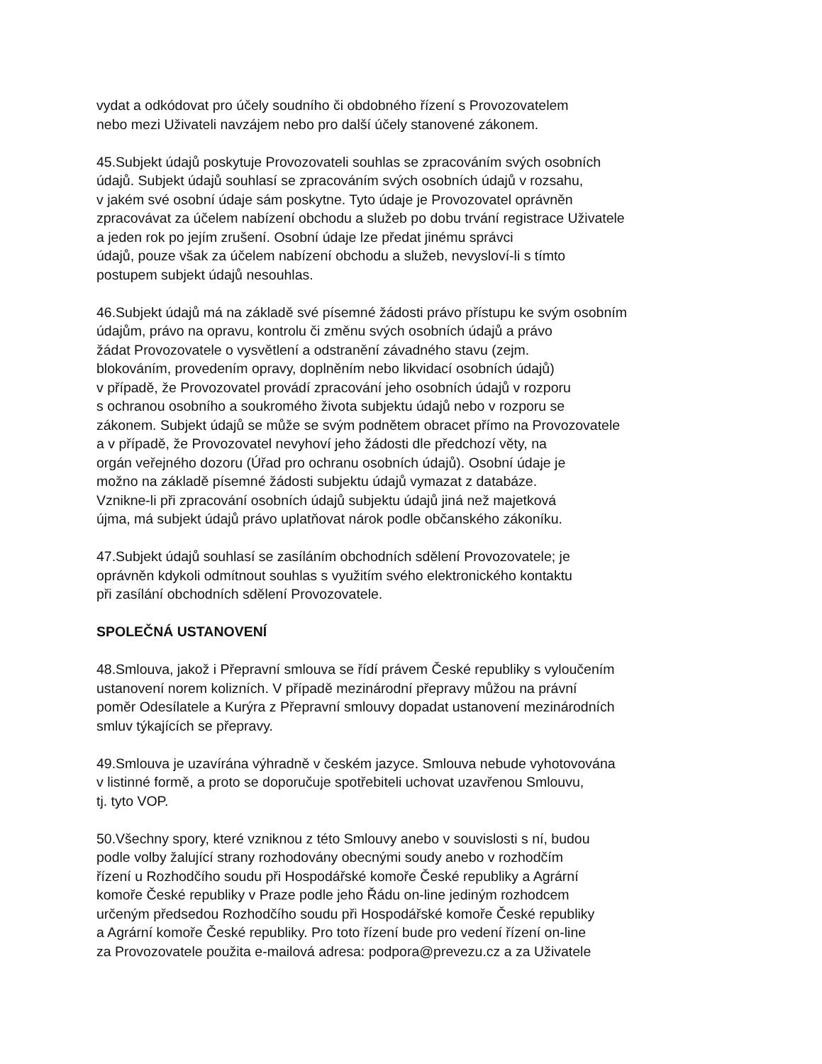vydat a odkódovat pro účely soudního či obdobného řízení s Provozovatelem
nebo mezi Uživateli navzájem nebo pro další účely stanovené zákonem.
45.Subjekt údajů poskytuje Provozovateli souhlas se zpracováním svých osobních
údajů. Subjekt údajů souhlasí se zpracováním svých osobních údajů v rozsahu,
v jakém své osobní údaje sám poskytne. Tyto údaje je Provozovatel oprávněn
zpracovávat za účelem nabízení obchodu a služeb po dobu trvání registrace Uživatele
a jeden rok po jejím zrušení. Osobní údaje lze předat jinému správci
údajů, pouze však za účelem nabízení obchodu a služeb, nevysloví-li s tímto
postupem subjekt údajů nesouhlas.
46.Subjekt údajů má na základě své písemné žádosti právo přístupu ke svým osobním
údajům, právo na opravu, kontrolu či změnu svých osobních údajů a právo
žádat Provozovatele o vysvětlení a odstranění závadného stavu (zejm.
blokováním, provedením opravy, doplněním nebo likvidací osobních údajů)
v případě, že Provozovatel provádí zpracování jeho osobních údajů v rozporu
s ochranou osobního a soukromého života subjektu údajů nebo v rozporu se
zákonem. Subjekt údajů se může se svým podnětem obracet přímo na Provozovatele
a v případě, že Provozovatel nevyhoví jeho žádosti dle předchozí věty, na
orgán veřejného dozoru (Úřad pro ochranu osobních údajů). Osobní údaje je
možno na základě písemné žádosti subjektu údajů vymazat z databáze.
Vznikne-li při zpracování osobních údajů subjektu údajů jiná než majetková
újma, má subjekt údajů právo uplatňovat nárok podle občanského zákoníku.
47.Subjekt údajů souhlasí se zasíláním obchodních sdělení Provozovatele; je
oprávněn kdykoli odmítnout souhlas s využitím svého elektronického kontaktu
při zasílání obchodních sdělení Provozovatele.
SPOLEČNÁ USTANOVENÍ
48.Smlouva, jakož i Přepravní smlouva se řídí právem České republiky s vyloučením
ustanovení norem kolizních. V případě mezinárodní přepravy můžou na právní
poměr Odesílatele a Kurýra z Přepravní smlouvy dopadat ustanovení mezinárodních
smluv týkajících se přepravy.
49.Smlouva je uzavírána výhradně v českém jazyce. Smlouva nebude vyhotovována
v listinné formě, a proto se doporučuje spotřebiteli uchovat uzavřenou Smlouvu,
tj. tyto VOP.
50.Všechny spory, které vzniknou z této Smlouvy anebo v souvislosti s ní, budou
podle volby žalující strany rozhodovány obecnými soudy anebo v rozhodčím
řízení u Rozhodčího soudu při Hospodářské komoře České republiky a Agrární
komoře České republiky v Praze podle jeho Řádu on-line jediným rozhodcem
určeným předsedou Rozhodčího soudu při Hospodářské komoře České republiky
a Agrární komoře České republiky. Pro toto řízení bude pro vedení řízení on-line
za Provozovatele použita e-mailová adresa: podpora@prevezu.cz a za Uživatele